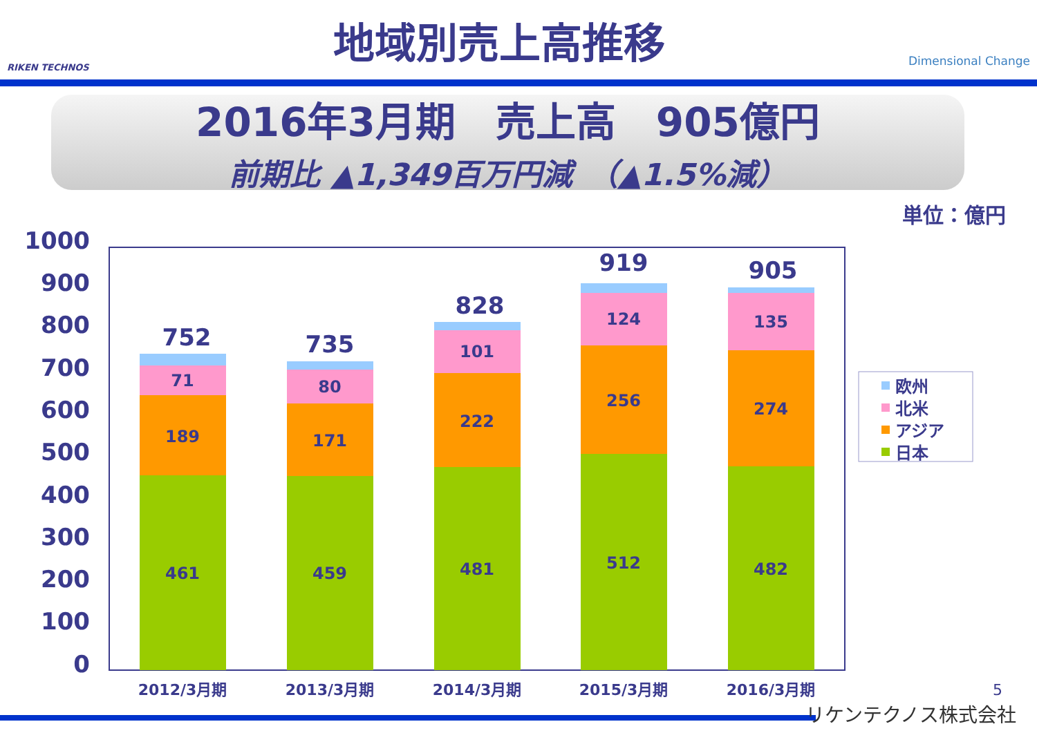RIKEN TECHNOS
地域別売上高推移
Dimensional Change
2016年3月期　売上高　905億円
前期比 ▲1,349百万円減　（▲1.5%減）
単位：億円
1000
900
800
700
600
500
400
300
200
100
0
461
459
481
512
482
189
171
222
256
274
71
80
101
124
135
752
735
828
919
905
2012/3月期
2013/3月期
2014/3月期
2015/3月期
2016/3月期
欧州
北米
アジア
日本
5
リケンテクノス株式会社